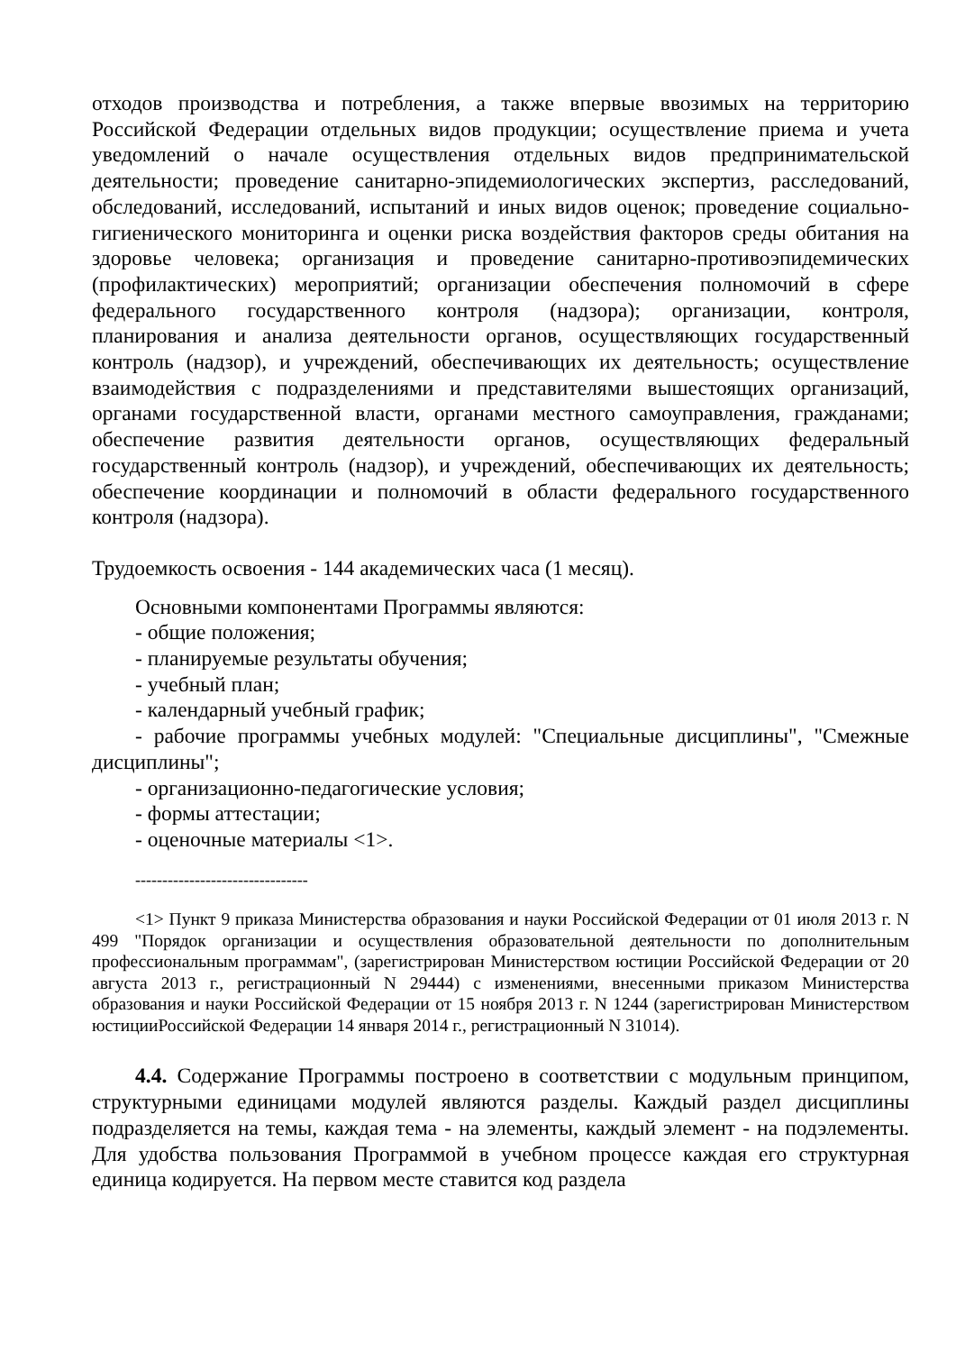отходов производства и потребления, а также впервые ввозимых на территорию Российской Федерации отдельных видов продукции; осуществление приема и учета уведомлений о начале осуществления отдельных видов предпринимательской деятельности; проведение санитарно-эпидемиологических экспертиз, расследований, обследований, исследований, испытаний и иных видов оценок; проведение социально-гигиенического мониторинга и оценки риска воздействия факторов среды обитания на здоровье человека; организация и проведение санитарно-противоэпидемических (профилактических) мероприятий; организации обеспечения полномочий в сфере федерального государственного контроля (надзора); организации, контроля, планирования и анализа деятельности органов, осуществляющих государственный контроль (надзор), и учреждений, обеспечивающих их деятельность; осуществление взаимодействия с подразделениями и представителями вышестоящих организаций, органами государственной власти, органами местного самоуправления, гражданами; обеспечение развития деятельности органов, осуществляющих федеральный государственный контроль (надзор), и учреждений, обеспечивающих их деятельность; обеспечение координации и полномочий в области федерального государственного контроля (надзора).
Трудоемкость освоения - 144 академических часа (1 месяц).
Основными компонентами Программы являются:
- общие положения;
- планируемые результаты обучения;
- учебный план;
- календарный учебный график;
- рабочие программы учебных модулей: "Специальные дисциплины", "Смежные дисциплины";
- организационно-педагогические условия;
- формы аттестации;
- оценочные материалы <1>.
--------------------------------
<1> Пункт 9 приказа Министерства образования и науки Российской Федерации от 01 июля 2013 г. N 499 "Порядок организации и осуществления образовательной деятельности по дополнительным профессиональным программам", (зарегистрирован Министерством юстиции Российской Федерации от 20 августа 2013 г., регистрационный N 29444) с изменениями, внесенными приказом Министерства образования и науки Российской Федерации от 15 ноября 2013 г. N 1244 (зарегистрирован Министерством юстицииРоссийской Федерации 14 января 2014 г., регистрационный N 31014).
4.4. Содержание Программы построено в соответствии с модульным принципом, структурными единицами модулей являются разделы. Каждый раздел дисциплины подразделяется на темы, каждая тема - на элементы, каждый элемент - на подэлементы. Для удобства пользования Программой в учебном процессе каждая его структурная единица кодируется. На первом месте ставится код раздела